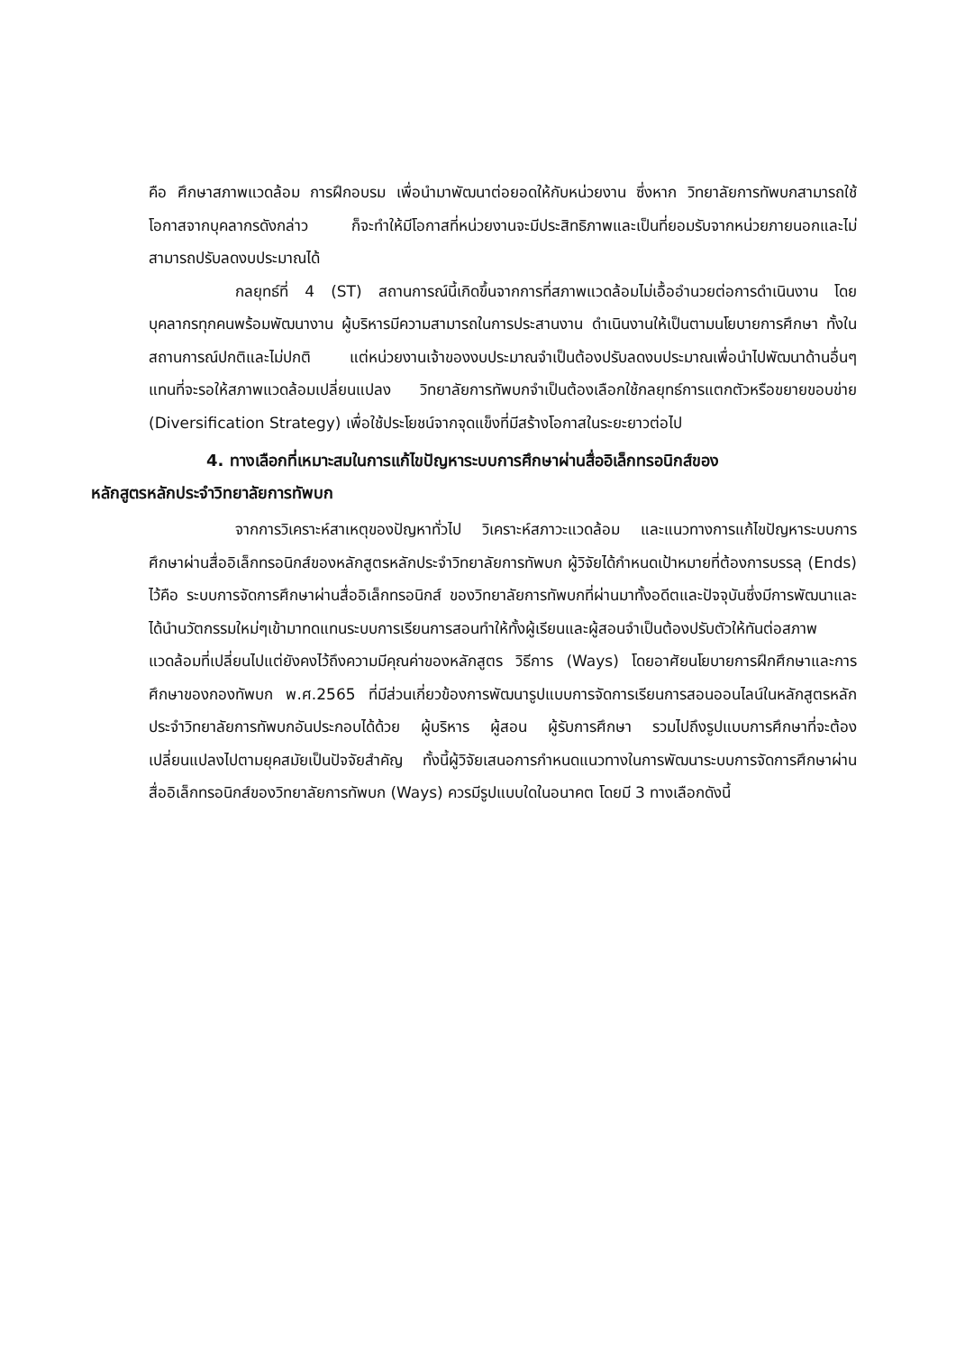คือ ศึกษาสภาพแวดล้อม การฝึกอบรม เพื่อนำมาพัฒนาต่อยอดให้กับหน่วยงาน ซึ่งหาก วิทยาลัยการทัพบกสามารถใช้โอกาสจากบุคลากรดังกล่าว ก็จะทำให้มีโอกาสที่หน่วยงานจะมีประสิทธิภาพและเป็นที่ยอมรับจากหน่วยภายนอกและไม่สามารถปรับลดงบประมาณได้
กลยุทธ์ที่ 4 (ST) สถานการณ์นี้เกิดขึ้นจากการที่สภาพแวดล้อมไม่เอื้ออำนวยต่อการดำเนินงาน โดยบุคลากรทุกคนพร้อมพัฒนางาน ผู้บริหารมีความสามารถในการประสานงาน ดำเนินงานให้เป็นตามนโยบายการศึกษา ทั้งในสถานการณ์ปกติและไม่ปกติ แต่หน่วยงานเจ้าของงบประมาณจำเป็นต้องปรับลดงบประมาณเพื่อนำไปพัฒนาด้านอื่นๆ แทนที่จะรอให้สภาพแวดล้อมเปลี่ยนแปลง วิทยาลัยการทัพบกจำเป็นต้องเลือกใช้กลยุทธ์การแตกตัวหรือขยายขอบข่าย (Diversification Strategy) เพื่อใช้ประโยชน์จากจุดแข็งที่มีสร้างโอกาสในระยะยาวต่อไป
4. ทางเลือกที่เหมาะสมในการแก้ไขปัญหาระบบการศึกษาผ่านสื่ออิเล็กทรอนิกส์ของ
หลักสูตรหลักประจำวิทยาลัยการทัพบก
จากการวิเคราะห์สาเหตุของปัญหาทั่วไป วิเคราะห์สภาวะแวดล้อม และแนวทางการแก้ไขปัญหาระบบการศึกษาผ่านสื่ออิเล็กทรอนิกส์ของหลักสูตรหลักประจำวิทยาลัยการทัพบก ผู้วิจัยได้กำหนดเป้าหมายที่ต้องการบรรลุ (Ends) ไว้คือ ระบบการจัดการศึกษาผ่านสื่ออิเล็กทรอนิกส์ ของวิทยาลัยการทัพบกที่ผ่านมาทั้งอดีตและปัจจุบันซึ่งมีการพัฒนาและได้นำนวัตกรรมใหม่ๆเข้ามาทดแทนระบบการเรียนการสอนทำให้ทั้งผู้เรียนและผู้สอนจำเป็นต้องปรับตัวให้ทันต่อสภาพแวดล้อมที่เปลี่ยนไปแต่ยังคงไว้ถึงความมีคุณค่าของหลักสูตร วิธีการ (Ways) โดยอาศัยนโยบายการฝึกศึกษาและการศึกษาของกองทัพบก พ.ศ.2565 ที่มีส่วนเกี่ยวข้องการพัฒนารูปแบบการจัดการเรียนการสอนออนไลน์ในหลักสูตรหลักประจำวิทยาลัยการทัพบกอันประกอบได้ด้วย ผู้บริหาร ผู้สอน ผู้รับการศึกษา รวมไปถึงรูปแบบการศึกษาที่จะต้องเปลี่ยนแปลงไปตามยุคสมัยเป็นปัจจัยสำคัญ ทั้งนี้ผู้วิจัยเสนอการกำหนดแนวทางในการพัฒนาระบบการจัดการศึกษาผ่านสื่ออิเล็กทรอนิกส์ของวิทยาลัยการทัพบก (Ways) ควรมีรูปแบบใดในอนาคต โดยมี 3 ทางเลือกดังนี้